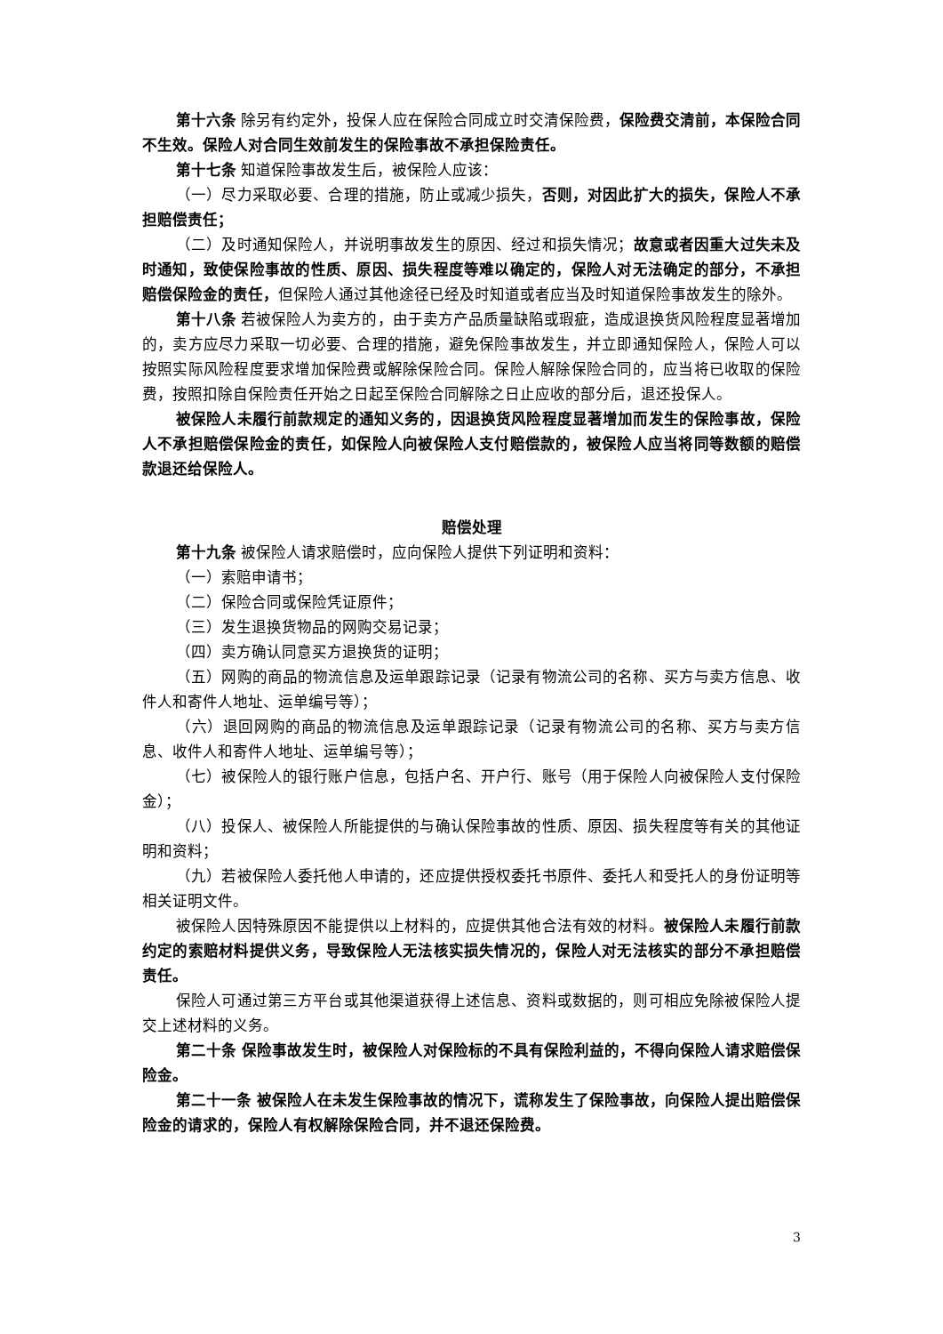第十六条 除另有约定外，投保人应在保险合同成立时交清保险费，保险费交清前，本保险合同不生效。保险人对合同生效前发生的保险事故不承担保险责任。
第十七条 知道保险事故发生后，被保险人应该：
（一）尽力采取必要、合理的措施，防止或减少损失，否则，对因此扩大的损失，保险人不承担赔偿责任；
（二）及时通知保险人，并说明事故发生的原因、经过和损失情况；故意或者因重大过失未及时通知，致使保险事故的性质、原因、损失程度等难以确定的，保险人对无法确定的部分，不承担赔偿保险金的责任，但保险人通过其他途径已经及时知道或者应当及时知道保险事故发生的除外。
第十八条 若被保险人为卖方的，由于卖方产品质量缺陷或瑕疵，造成退换货风险程度显著增加的，卖方应尽力采取一切必要、合理的措施，避免保险事故发生，并立即通知保险人，保险人可以按照实际风险程度要求增加保险费或解除保险合同。保险人解除保险合同的，应当将已收取的保险费，按照扣除自保险责任开始之日起至保险合同解除之日止应收的部分后，退还投保人。
被保险人未履行前款规定的通知义务的，因退换货风险程度显著增加而发生的保险事故，保险人不承担赔偿保险金的责任，如保险人向被保险人支付赔偿款的，被保险人应当将同等数额的赔偿款退还给保险人。
赔偿处理
第十九条 被保险人请求赔偿时，应向保险人提供下列证明和资料：
（一）索赔申请书；
（二）保险合同或保险凭证原件；
（三）发生退换货物品的网购交易记录；
（四）卖方确认同意买方退换货的证明；
（五）网购的商品的物流信息及运单跟踪记录（记录有物流公司的名称、买方与卖方信息、收件人和寄件人地址、运单编号等）；
（六）退回网购的商品的物流信息及运单跟踪记录（记录有物流公司的名称、买方与卖方信息、收件人和寄件人地址、运单编号等）；
（七）被保险人的银行账户信息，包括户名、开户行、账号（用于保险人向被保险人支付保险金）；
（八）投保人、被保险人所能提供的与确认保险事故的性质、原因、损失程度等有关的其他证明和资料；
（九）若被保险人委托他人申请的，还应提供授权委托书原件、委托人和受托人的身份证明等相关证明文件。
被保险人因特殊原因不能提供以上材料的，应提供其他合法有效的材料。被保险人未履行前款约定的索赔材料提供义务，导致保险人无法核实损失情况的，保险人对无法核实的部分不承担赔偿责任。
保险人可通过第三方平台或其他渠道获得上述信息、资料或数据的，则可相应免除被保险人提交上述材料的义务。
第二十条 保险事故发生时，被保险人对保险标的不具有保险利益的，不得向保险人请求赔偿保险金。
第二十一条 被保险人在未发生保险事故的情况下，谎称发生了保险事故，向保险人提出赔偿保险金的请求的，保险人有权解除保险合同，并不退还保险费。
3